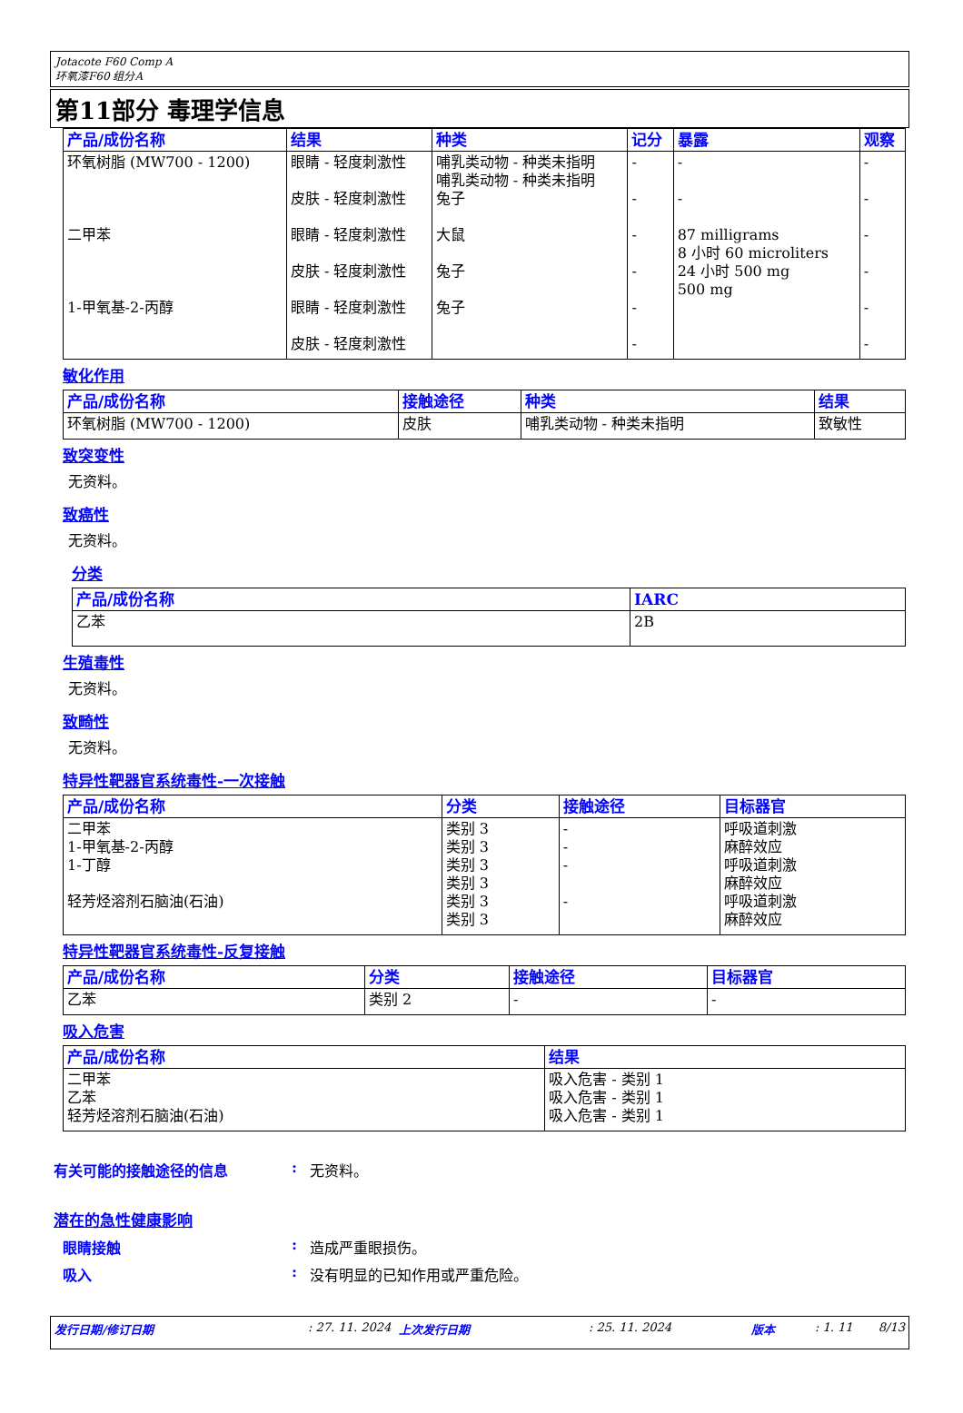Jotacote F60 Comp A
环氧漆F60 组分A
第11部分 毒理学信息
| 产品/成份名称 | 结果 | 种类 | 记分 | 暴露 | 观察 |
| --- | --- | --- | --- | --- | --- |
| 环氧树脂 (MW700 - 1200) 二甲苯 1-甲氧基-2-丙醇 | 眼睛 - 轻度刺激性 皮肤 - 轻度刺激性 眼睛 - 轻度刺激性 皮肤 - 轻度刺激性 眼睛 - 轻度刺激性 皮肤 - 轻度刺激性 | 哺乳类动物 - 种类未指明 哺乳类动物 - 种类未指明 兔子 大鼠 兔子 兔子 | - - - - - - | - - 87 milligrams 8 小时 60 microliters 24 小时 500 mg 500 mg | - - - - - - |
敏化作用
| 产品/成份名称 | 接触途径 | 种类 | 结果 |
| --- | --- | --- | --- |
| 环氧树脂 (MW700 - 1200) | 皮肤 | 哺乳类动物 - 种类未指明 | 致敏性 |
致突变性
无资料。
致癌性
无资料。
分类
| 产品/成份名称 | IARC |
| --- | --- |
| 乙苯 | 2B |
生殖毒性
无资料。
致畸性
无资料。
特异性靶器官系统毒性-一次接触
| 产品/成份名称 | 分类 | 接触途径 | 目标器官 |
| --- | --- | --- | --- |
| 二甲苯 1-甲氧基-2-丙醇 1-丁醇 轻芳烃溶剂石脑油(石油) | 类别 3 类别 3 类别 3 类别 3 类别 3 类别 3 | - - - - | 呼吸道刺激 麻醉效应 呼吸道刺激 麻醉效应 呼吸道刺激 麻醉效应 |
特异性靶器官系统毒性-反复接触
| 产品/成份名称 | 分类 | 接触途径 | 目标器官 |
| --- | --- | --- | --- |
| 乙苯 | 类别 2 | - | - |
吸入危害
| 产品/成份名称 | 结果 |
| --- | --- |
| 二甲苯 乙苯 轻芳烃溶剂石脑油(石油) | 吸入危害 - 类别 1 吸入危害 - 类别 1 吸入危害 - 类别 1 |
有关可能的接触途径的信息: 无资料。
潜在的急性健康影响
眼睛接触: 造成严重眼损伤。
吸入: 没有明显的已知作用或严重危险。
发行日期/修订日期: 27. 11. 2024 上次发行日期: 25. 11. 2024 版本: 1. 11 8/13